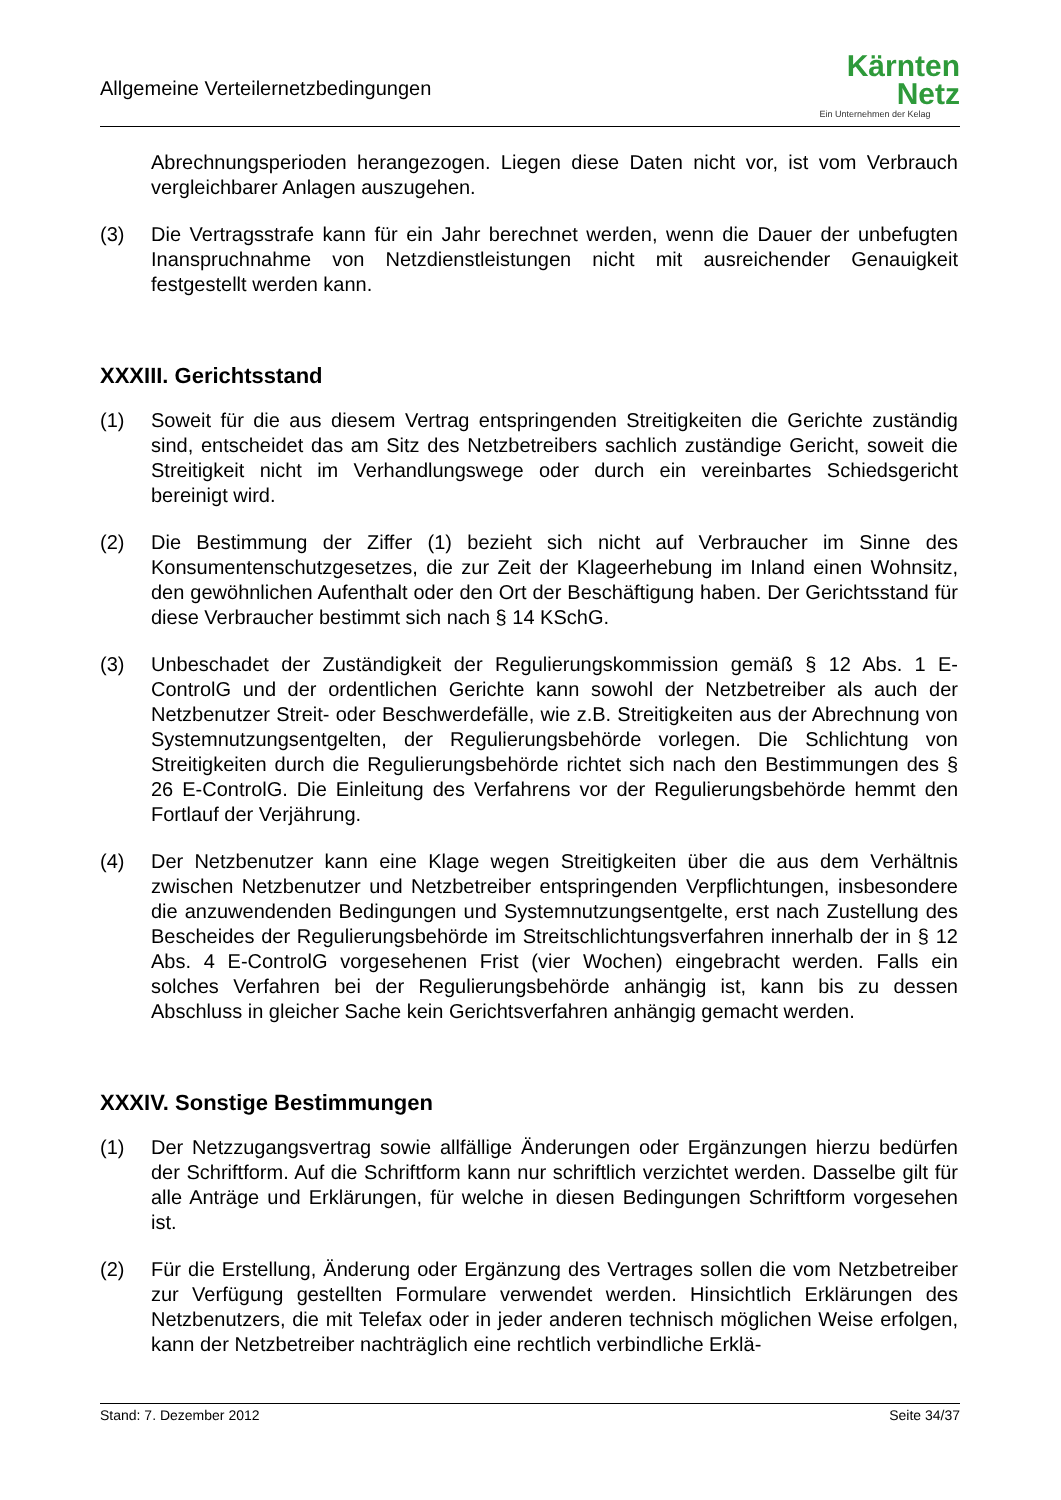Allgemeine Verteilernetzbedingungen
Kärnten
Netz
Ein Unternehmen der Kelag
Abrechnungsperioden herangezogen. Liegen diese Daten nicht vor, ist vom Verbrauch vergleichbarer Anlagen auszugehen.
(3) Die Vertragsstrafe kann für ein Jahr berechnet werden, wenn die Dauer der unbefugten Inanspruchnahme von Netzdienstleistungen nicht mit ausreichender Genauigkeit festgestellt werden kann.
XXXIII. Gerichtsstand
(1) Soweit für die aus diesem Vertrag entspringenden Streitigkeiten die Gerichte zuständig sind, entscheidet das am Sitz des Netzbetreibers sachlich zuständige Gericht, soweit die Streitigkeit nicht im Verhandlungswege oder durch ein vereinbartes Schiedsgericht bereinigt wird.
(2) Die Bestimmung der Ziffer (1) bezieht sich nicht auf Verbraucher im Sinne des Konsumentenschutzgesetzes, die zur Zeit der Klageerhebung im Inland einen Wohnsitz, den gewöhnlichen Aufenthalt oder den Ort der Beschäftigung haben. Der Gerichtsstand für diese Verbraucher bestimmt sich nach § 14 KSchG.
(3) Unbeschadet der Zuständigkeit der Regulierungskommission gemäß § 12 Abs. 1 E-ControlG und der ordentlichen Gerichte kann sowohl der Netzbetreiber als auch der Netzbenutzer Streit- oder Beschwerdefälle, wie z.B. Streitigkeiten aus der Abrechnung von Systemnutzungsentgelten, der Regulierungsbehörde vorlegen. Die Schlichtung von Streitigkeiten durch die Regulierungsbehörde richtet sich nach den Bestimmungen des § 26 E-ControlG. Die Einleitung des Verfahrens vor der Regulierungsbehörde hemmt den Fortlauf der Verjährung.
(4) Der Netzbenutzer kann eine Klage wegen Streitigkeiten über die aus dem Verhältnis zwischen Netzbenutzer und Netzbetreiber entspringenden Verpflichtungen, insbesondere die anzuwendenden Bedingungen und Systemnutzungsentgelte, erst nach Zustellung des Bescheides der Regulierungsbehörde im Streitschlichtungsverfahren innerhalb der in § 12 Abs. 4 E-ControlG vorgesehenen Frist (vier Wochen) eingebracht werden. Falls ein solches Verfahren bei der Regulierungsbehörde anhängig ist, kann bis zu dessen Abschluss in gleicher Sache kein Gerichtsverfahren anhängig gemacht werden.
XXXIV. Sonstige Bestimmungen
(1) Der Netzzugangsvertrag sowie allfällige Änderungen oder Ergänzungen hierzu bedürfen der Schriftform. Auf die Schriftform kann nur schriftlich verzichtet werden. Dasselbe gilt für alle Anträge und Erklärungen, für welche in diesen Bedingungen Schriftform vorgesehen ist.
(2) Für die Erstellung, Änderung oder Ergänzung des Vertrages sollen die vom Netzbetreiber zur Verfügung gestellten Formulare verwendet werden. Hinsichtlich Erklärungen des Netzbenutzers, die mit Telefax oder in jeder anderen technisch möglichen Weise erfolgen, kann der Netzbetreiber nachträglich eine rechtlich verbindliche Erklä-
Stand: 7. Dezember 2012 Seite 34/37